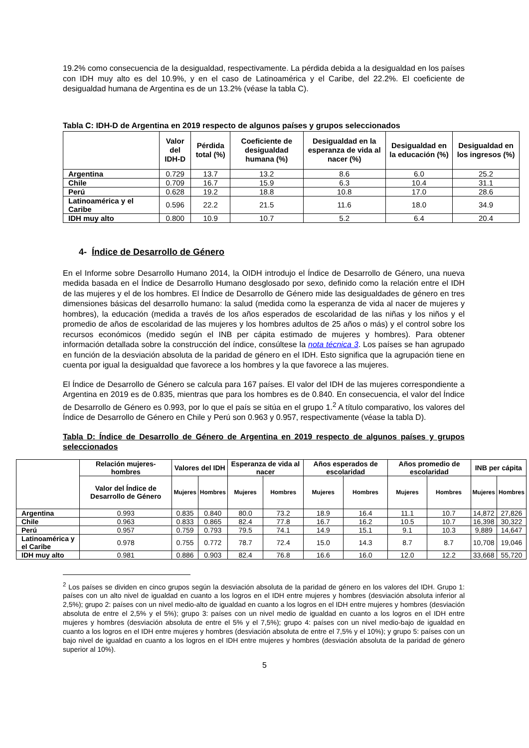19.2% como consecuencia de la desigualdad, respectivamente. La pérdida debida a la desigualdad en los países con IDH muy alto es del 10.9%, y en el caso de Latinoamérica y el Caribe, del 22.2%. El coeficiente de desigualdad humana de Argentina es de un 13.2% (véase la tabla C).
Tabla C: IDH-D de Argentina en 2019 respecto de algunos países y grupos seleccionados
| | Valor del IDH-D | Pérdida total (%) | Coeficiente de desigualdad humana (%) | Desigualdad en la esperanza de vida al nacer (%) | Desigualdad en la educación (%) | Desigualdad en los ingresos (%) |
| --- | --- | --- | --- | --- | --- | --- |
| Argentina | 0.729 | 13.7 | 13.2 | 8.6 | 6.0 | 25.2 |
| Chile | 0.709 | 16.7 | 15.9 | 6.3 | 10.4 | 31.1 |
| Perú | 0.628 | 19.2 | 18.8 | 10.8 | 17.0 | 28.6 |
| Latinoamérica y el Caribe | 0.596 | 22.2 | 21.5 | 11.6 | 18.0 | 34.9 |
| IDH muy alto | 0.800 | 10.9 | 10.7 | 5.2 | 6.4 | 20.4 |
4- Índice de Desarrollo de Género
En el Informe sobre Desarrollo Humano 2014, la OIDH introdujo el Índice de Desarrollo de Género, una nueva medida basada en el Índice de Desarrollo Humano desglosado por sexo, definido como la relación entre el IDH de las mujeres y el de los hombres. El Índice de Desarrollo de Género mide las desigualdades de género en tres dimensiones básicas del desarrollo humano: la salud (medida como la esperanza de vida al nacer de mujeres y hombres), la educación (medida a través de los años esperados de escolaridad de las niñas y los niños y el promedio de años de escolaridad de las mujeres y los hombres adultos de 25 años o más) y el control sobre los recursos económicos (medido según el INB per cápita estimado de mujeres y hombres). Para obtener información detallada sobre la construcción del índice, consúltese la nota técnica 3. Los países se han agrupado en función de la desviación absoluta de la paridad de género en el IDH. Esto significa que la agrupación tiene en cuenta por igual la desigualdad que favorece a los hombres y la que favorece a las mujeres.
El Índice de Desarrollo de Género se calcula para 167 países. El valor del IDH de las mujeres correspondiente a Argentina en 2019 es de 0.835, mientras que para los hombres es de 0.840. En consecuencia, el valor del Índice de Desarrollo de Género es 0.993, por lo que el país se sitúa en el grupo 1.<sup>2</sup> A título comparativo, los valores del Índice de Desarrollo de Género en Chile y Perú son 0.963 y 0.957, respectivamente (véase la tabla D).
Tabla D: Índice de Desarrollo de Género de Argentina en 2019 respecto de algunos países y grupos seleccionados
| | Relación mujeres-hombres | Valores del IDH | | Esperanza de vida al nacer | | Años esperados de escolaridad | | Años promedio de escolaridad | | INB per cápita | |
| --- | --- | --- | --- | --- | --- | --- | --- | --- | --- | --- | --- |
| | Valor del Índice de Desarrollo de Género | Mujeres | Hombres | Mujeres | Hombres | Mujeres | Hombres | Mujeres | Hombres | Mujeres | Hombres |
| Argentina | 0.993 | 0.835 | 0.840 | 80.0 | 73.2 | 18.9 | 16.4 | 11.1 | 10.7 | 14,872 | 27,826 |
| Chile | 0.963 | 0.833 | 0.865 | 82.4 | 77.8 | 16.7 | 16.2 | 10.5 | 10.7 | 16,398 | 30,322 |
| Perú | 0.957 | 0.759 | 0.793 | 79.5 | 74.1 | 14.9 | 15.1 | 9.1 | 10.3 | 9,889 | 14,647 |
| Latinoamérica y el Caribe | 0.978 | 0.755 | 0.772 | 78.7 | 72.4 | 15.0 | 14.3 | 8.7 | 8.7 | 10,708 | 19,046 |
| IDH muy alto | 0.981 | 0.886 | 0.903 | 82.4 | 76.8 | 16.6 | 16.0 | 12.0 | 12.2 | 33,668 | 55,720 |
<sup>2</sup> Los países se dividen en cinco grupos según la desviación absoluta de la paridad de género en los valores del IDH. Grupo 1: países con un alto nivel de igualdad en cuanto a los logros en el IDH entre mujeres y hombres (desviación absoluta inferior al 2,5%); grupo 2: países con un nivel medio-alto de igualdad en cuanto a los logros en el IDH entre mujeres y hombres (desviación absoluta de entre el 2,5% y el 5%); grupo 3: países con un nivel medio de igualdad en cuanto a los logros en el IDH entre mujeres y hombres (desviación absoluta de entre el 5% y el 7,5%); grupo 4: países con un nivel medio-bajo de igualdad en cuanto a los logros en el IDH entre mujeres y hombres (desviación absoluta de entre el 7,5% y el 10%); y grupo 5: países con un bajo nivel de igualdad en cuanto a los logros en el IDH entre mujeres y hombres (desviación absoluta de la paridad de género superior al 10%).
5